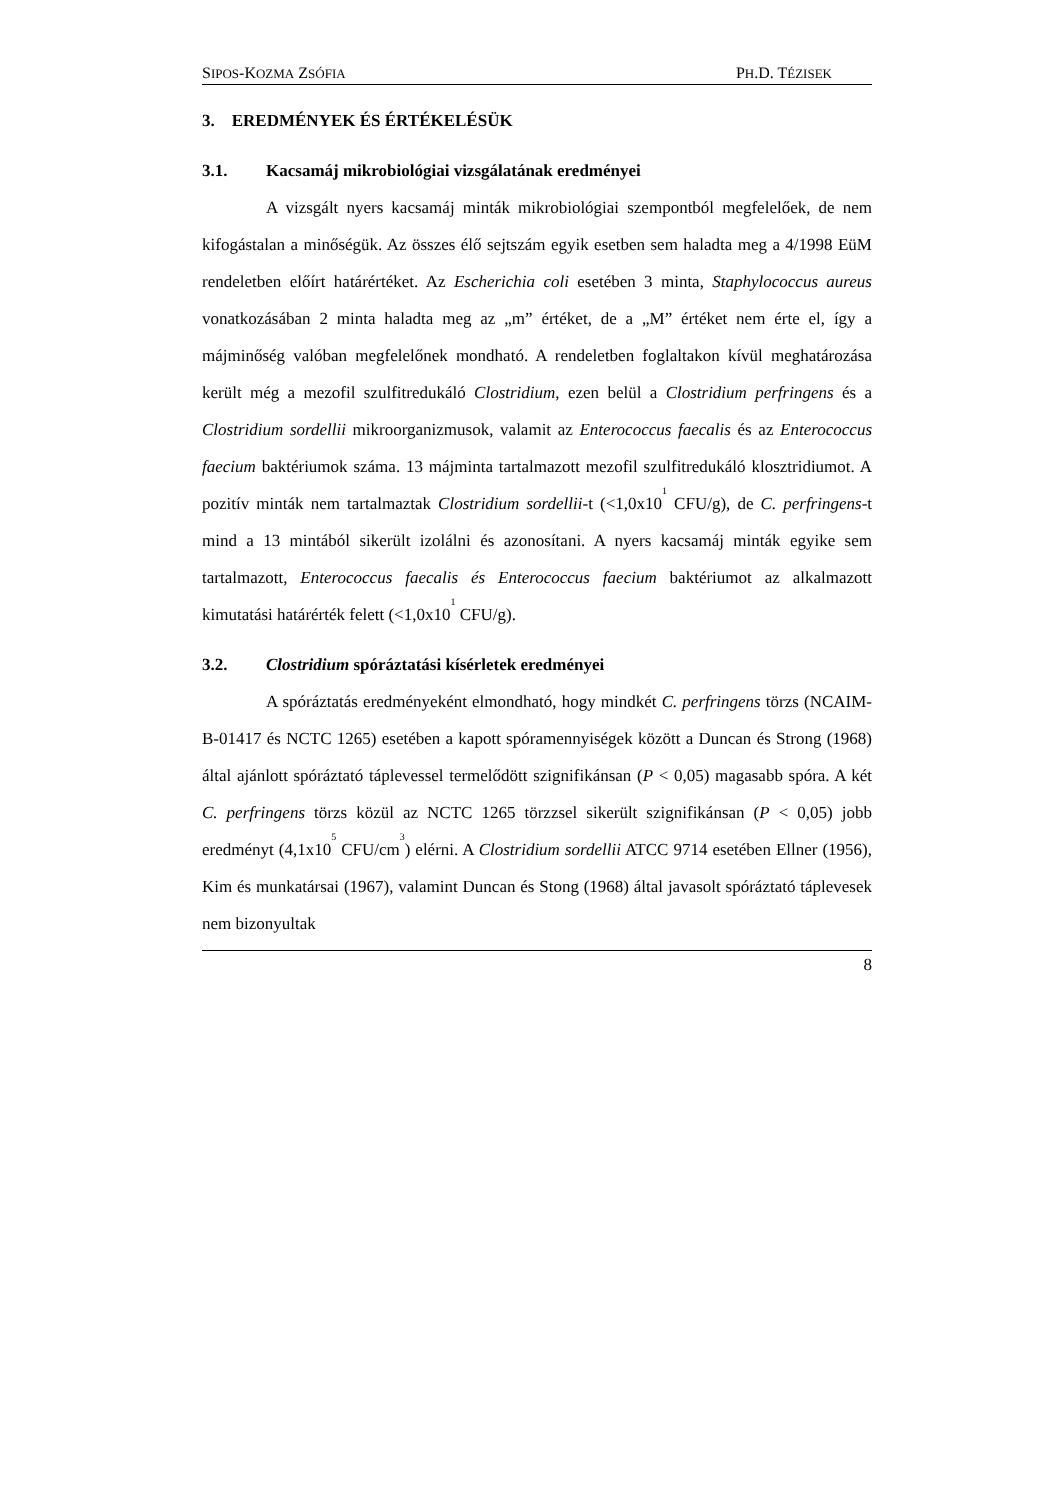SIPOS-KOZMA ZSÓFIA
PH.D. TÉZISEK
3. EREDMÉNYEK ÉS ÉRTÉKELÉSÜK
3.1. Kacsamáj mikrobiológiai vizsgálatának eredményei
A vizsgált nyers kacsamáj minták mikrobiológiai szempontból megfelelőek, de nem kifogástalan a minőségük. Az összes élő sejtszám egyik esetben sem haladta meg a 4/1998 EüM rendeletben előírt határértéket. Az Escherichia coli esetében 3 minta, Staphylococcus aureus vonatkozásában 2 minta haladta meg az „m” értéket, de a „M” értéket nem érte el, így a májminőség valóban megfelelőnek mondható. A rendeletben foglaltakon kívül meghatározása került még a mezofil szulfitredukáló Clostridium, ezen belül a Clostridium perfringens és a Clostridium sordellii mikroorganizmusok, valamit az Enterococcus faecalis és az Enterococcus faecium baktériumok száma. 13 májminta tartalmazott mezofil szulfitredukáló klosztridiumot. A pozitív minták nem tartalmaztak Clostridium sordellii-t (<1,0x10<sup>1</sup> CFU/g), de C. perfringens-t mind a 13 mintából sikerült izolálni és azonosítani. A nyers kacsamáj minták egyike sem tartalmazott, Enterococcus faecalis és Enterococcus faecium baktériumot az alkalmazott kimutatási határérték felett (<1,0x10<sup>1</sup> CFU/g).
3.2. Clostridium spóráztatási kísérletek eredményei
A spóráztatás eredményeként elmondható, hogy mindkét C. perfringens törzs (NCAIM-B-01417 és NCTC 1265) esetében a kapott spóramennyiségek között a Duncan és Strong (1968) által ajánlott spóráztató táplevessel termelődött szignifikánsan (P < 0,05) magasabb spóra. A két C. perfringens törzs közül az NCTC 1265 törzzsel sikerült szignifikánsan (P < 0,05) jobb eredményt (4,1x10<sup>5</sup> CFU/cm<sup>3</sup>) elérni. A Clostridium sordellii ATCC 9714 esetében Ellner (1956), Kim és munkatársai (1967), valamint Duncan és Stong (1968) által javasolt spóráztató táplevesek nem bizonyultak
8